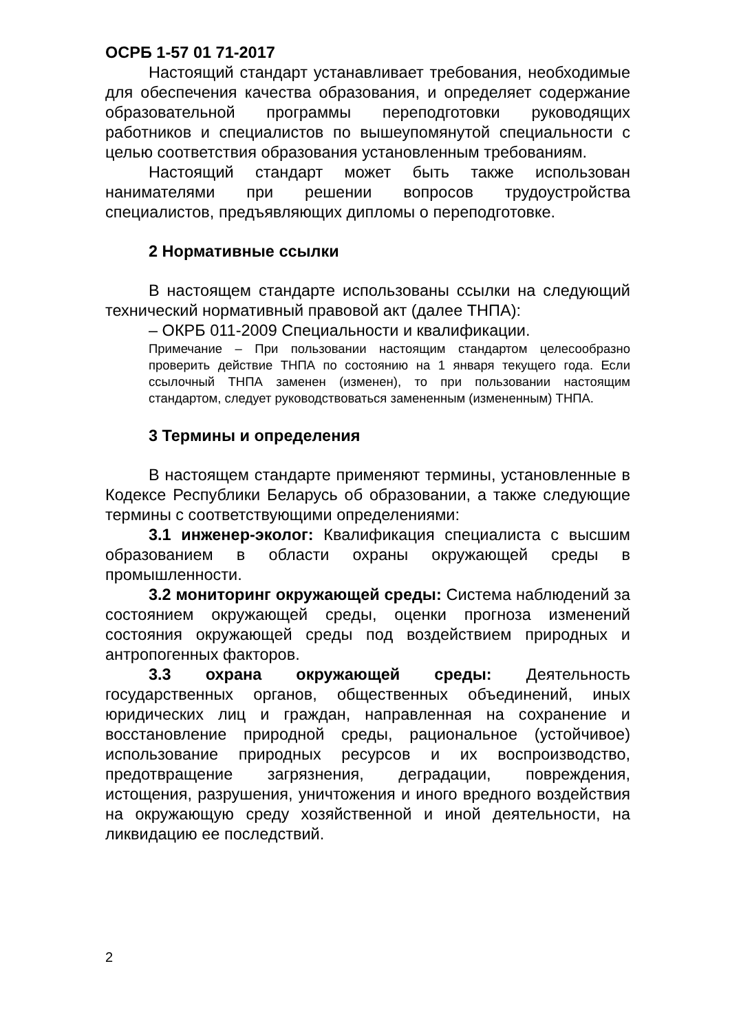ОСРБ 1-57 01 71-2017
Настоящий стандарт устанавливает требования, необходимые для обеспечения качества образования, и определяет содержание образовательной программы переподготовки руководящих работников и специалистов по вышеупомянутой специальности с целью соответствия образования установленным требованиям.
Настоящий стандарт может быть также использован нанимателями при решении вопросов трудоустройства специалистов, предъявляющих дипломы о переподготовке.
2 Нормативные ссылки
В настоящем стандарте использованы ссылки на следующий технический нормативный правовой акт (далее ТНПА):
– ОКРБ 011-2009 Специальности и квалификации.
Примечание – При пользовании настоящим стандартом целесообразно проверить действие ТНПА по состоянию на 1 января текущего года. Если ссылочный ТНПА заменен (изменен), то при пользовании настоящим стандартом, следует руководствоваться замененным (измененным) ТНПА.
3 Термины и определения
В настоящем стандарте применяют термины, установленные в Кодексе Республики Беларусь об образовании, а также следующие термины с соответствующими определениями:
3.1 инженер-эколог: Квалификация специалиста с высшим образованием в области охраны окружающей среды в промышленности.
3.2 мониторинг окружающей среды: Система наблюдений за состоянием окружающей среды, оценки прогноза изменений состояния окружающей среды под воздействием природных и антропогенных факторов.
3.3 охрана окружающей среды: Деятельность государственных органов, общественных объединений, иных юридических лиц и граждан, направленная на сохранение и восстановление природной среды, рациональное (устойчивое) использование природных ресурсов и их воспроизводство, предотвращение загрязнения, деградации, повреждения, истощения, разрушения, уничтожения и иного вредного воздействия на окружающую среду хозяйственной и иной деятельности, на ликвидацию ее последствий.
2